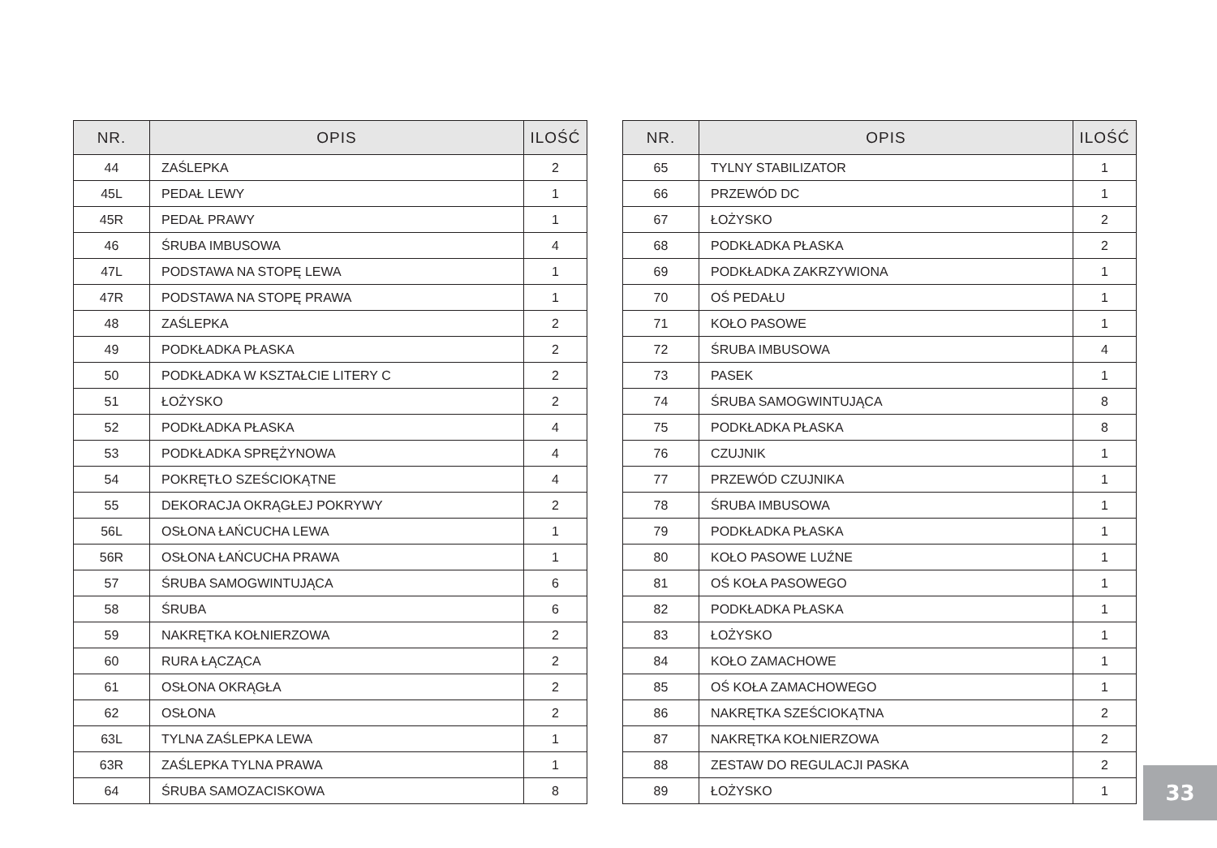| NR. | OPIS | ILOŚĆ |
| --- | --- | --- |
| 44 | ZAŚLEPKA | 2 |
| 45L | PEDAŁ LEWY | 1 |
| 45R | PEDAŁ PRAWY | 1 |
| 46 | ŚRUBA IMBUSOWA | 4 |
| 47L | PODSTAWA NA STOPĘ LEWA | 1 |
| 47R | PODSTAWA NA STOPĘ PRAWA | 1 |
| 48 | ZAŚLEPKA | 2 |
| 49 | PODKŁADKA PŁASKA | 2 |
| 50 | PODKŁADKA W KSZTAŁCIE LITERY C | 2 |
| 51 | ŁOŻYSKO | 2 |
| 52 | PODKŁADKA PŁASKA | 4 |
| 53 | PODKŁADKA SPRĘŻYNOWA | 4 |
| 54 | POKRĘTŁO SZEŚCIOKĄTNE | 4 |
| 55 | DEKORACJA OKRĄGŁEJ POKRYWY | 2 |
| 56L | OSŁONA ŁAŃCUCHA LEWA | 1 |
| 56R | OSŁONA ŁAŃCUCHA PRAWA | 1 |
| 57 | ŚRUBA SAMOGWINTUJĄCA | 6 |
| 58 | ŚRUBA | 6 |
| 59 | NAKRĘTKA KOŁNIERZOWA | 2 |
| 60 | RURA ŁĄCZĄCA | 2 |
| 61 | OSŁONA OKRĄGŁA | 2 |
| 62 | OSŁONA | 2 |
| 63L | TYLNA ZAŚLEPKA LEWA | 1 |
| 63R | ZAŚLEPKA TYLNA PRAWA | 1 |
| 64 | ŚRUBA SAMOZACISKOWA | 8 |
| NR. | OPIS | ILOŚĆ |
| --- | --- | --- |
| 65 | TYLNY STABILIZATOR | 1 |
| 66 | PRZEWÓD DC | 1 |
| 67 | ŁOŻYSKO | 2 |
| 68 | PODKŁADKA PŁASKA | 2 |
| 69 | PODKŁADKA ZAKRZYWIONA | 1 |
| 70 | OŚ PEDAŁU | 1 |
| 71 | KOŁO PASOWE | 1 |
| 72 | ŚRUBA IMBUSOWA | 4 |
| 73 | PASEK | 1 |
| 74 | ŚRUBA SAMOGWINTUJĄCA | 8 |
| 75 | PODKŁADKA PŁASKA | 8 |
| 76 | CZUJNIK | 1 |
| 77 | PRZEWÓD CZUJNIKA | 1 |
| 78 | ŚRUBA IMBUSOWA | 1 |
| 79 | PODKŁADKA PŁASKA | 1 |
| 80 | KOŁO PASOWE LUŹNE | 1 |
| 81 | OŚ KOŁA PASOWEGO | 1 |
| 82 | PODKŁADKA PŁASKA | 1 |
| 83 | ŁOŻYSKO | 1 |
| 84 | KOŁO ZAMACHOWE | 1 |
| 85 | OŚ KOŁA ZAMACHOWEGO | 1 |
| 86 | NAKRĘTKA SZEŚCIOKĄTNA | 2 |
| 87 | NAKRĘTKA KOŁNIERZOWA | 2 |
| 88 | ZESTAW DO REGULACJI PASKA | 2 |
| 89 | ŁOŻYSKO | 1 |
33